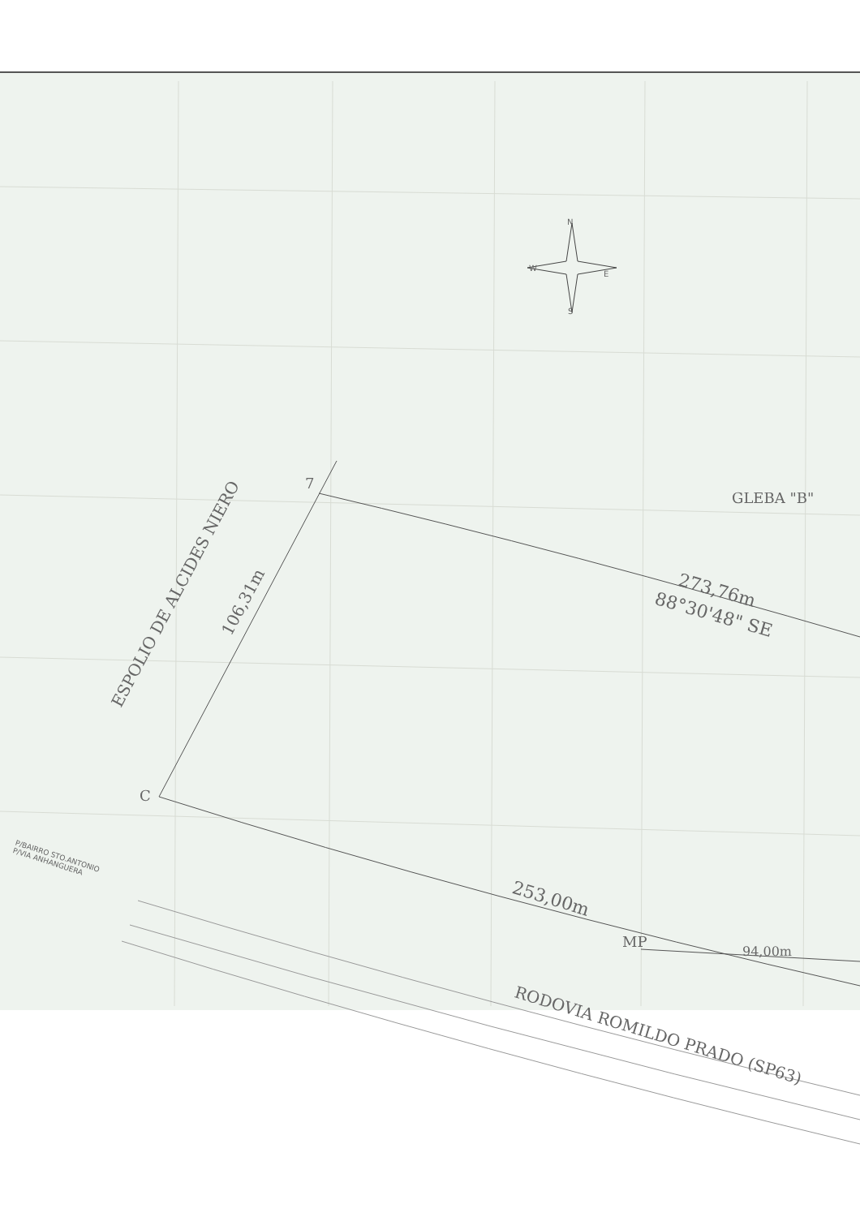N
W
E
S
7
GLEBA "B"
ESPOLIO DE ALCIDES NIERO 106,31m
273,76m
88°30'48" SE
C
P/BAIRRO STO.ANTONIO
P/VIA ANHANGUERA
253,00m
MP
94,00m
RODOVIA ROMILDO PRADO (SP63)